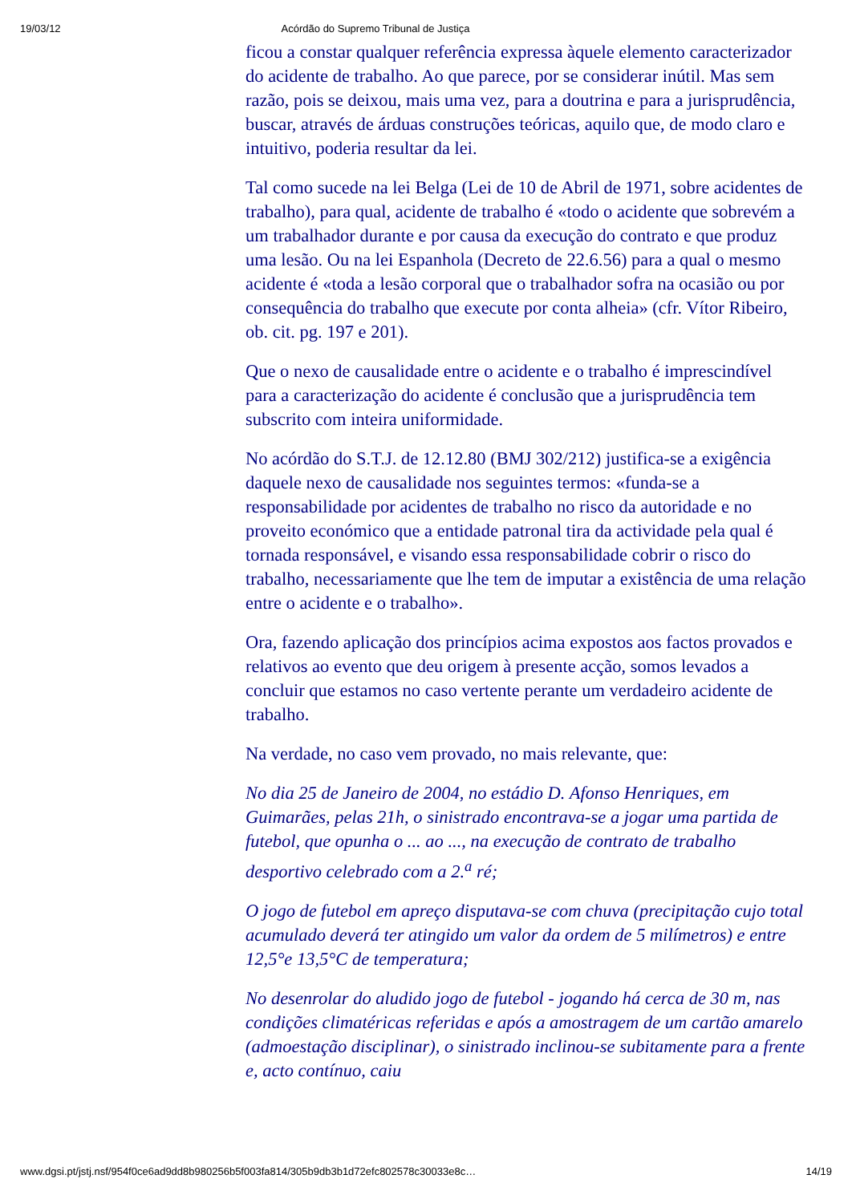19/03/12 Acórdão do Supremo Tribunal de Justiça
ficou a constar qualquer referência expressa àquele elemento caracterizador do acidente de trabalho. Ao que parece, por se considerar inútil. Mas sem razão, pois se deixou, mais uma vez, para a doutrina e para a jurisprudência, buscar, através de árduas construções teóricas, aquilo que, de modo claro e intuitivo, poderia resultar da lei.
Tal como sucede na lei Belga (Lei de 10 de Abril de 1971, sobre acidentes de trabalho), para qual, acidente de trabalho é «todo o acidente que sobrevém a um trabalhador durante e por causa da execução do contrato e que produz uma lesão. Ou na lei Espanhola (Decreto de 22.6.56) para a qual o mesmo acidente é «toda a lesão corporal que o trabalhador sofra na ocasião ou por consequência do trabalho que execute por conta alheia» (cfr. Vítor Ribeiro, ob. cit. pg. 197 e 201).
Que o nexo de causalidade entre o acidente e o trabalho é imprescindível para a caracterização do acidente é conclusão que a jurisprudência tem subscrito com inteira uniformidade.
No acórdão do S.T.J. de 12.12.80 (BMJ 302/212) justifica-se a exigência daquele nexo de causalidade nos seguintes termos: «funda-se a responsabilidade por acidentes de trabalho no risco da autoridade e no proveito económico que a entidade patronal tira da actividade pela qual é tornada responsável, e visando essa responsabilidade cobrir o risco do trabalho, necessariamente que lhe tem de imputar a existência de uma relação entre o acidente e o trabalho».
Ora, fazendo aplicação dos princípios acima expostos aos factos provados e relativos ao evento que deu origem à presente acção, somos levados a concluir que estamos no caso vertente perante um verdadeiro acidente de trabalho.
Na verdade, no caso vem provado, no mais relevante, que:
No dia 25 de Janeiro de 2004, no estádio D. Afonso Henriques, em Guimarães, pelas 21h, o sinistrado encontrava-se a jogar uma partida de futebol, que opunha o ... ao ..., na execução de contrato de trabalho desportivo celebrado com a 2.<sup>a</sup> ré;
O jogo de futebol em apreço disputava-se com chuva (precipitação cujo total acumulado deverá ter atingido um valor da ordem de 5 milímetros) e entre 12,5°e 13,5°C de temperatura;
No desenrolar do aludido jogo de futebol - jogando há cerca de 30 m, nas condições climatéricas referidas e após a amostragem de um cartão amarelo (admoestação disciplinar), o sinistrado inclinou-se subitamente para a frente e, acto contínuo, caiu
www.dgsi.pt/jstj.nsf/954f0ce6ad9dd8b980256b5f003fa814/305b9db3b1d72efc802578c30033e8c… 14/19